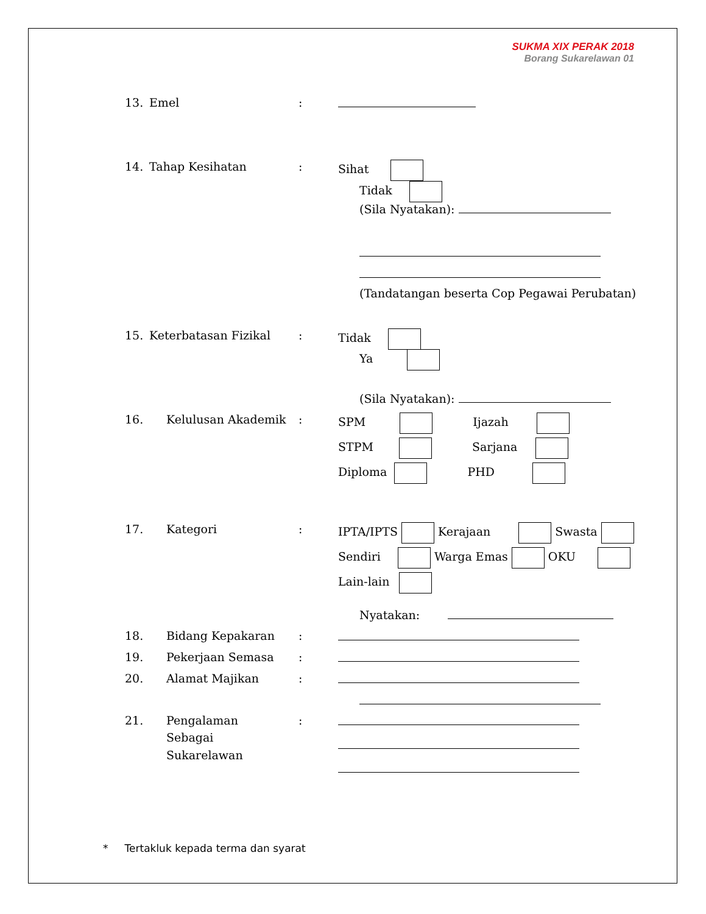SUKMA XIX PERAK 2018
Borang Sukarelawan 01
13. Emel:
14. Tahap Kesihatan: Sihat
Tidak
(Sila Nyatakan):
(Tandatangan beserta Cop Pegawai Perubatan)
15. Keterbatasan Fizikal: Tidak
Ya
(Sila Nyatakan):
16. Kelulusan Akademik: SPM Ijazah
STPM Sarjana
Diploma PHD
17. Kategori: IPTA/IPTS Kerajaan Swasta
Sendiri Warga Emas OKU
Lain-lain
Nyatakan:
18. Bidang Kepakaran:
19. Pekerjaan Semasa:
20. Alamat Majikan:
21. Pengalaman
Sebagai
Sukarelawan:
* Tertakluk kepada terma dan syarat